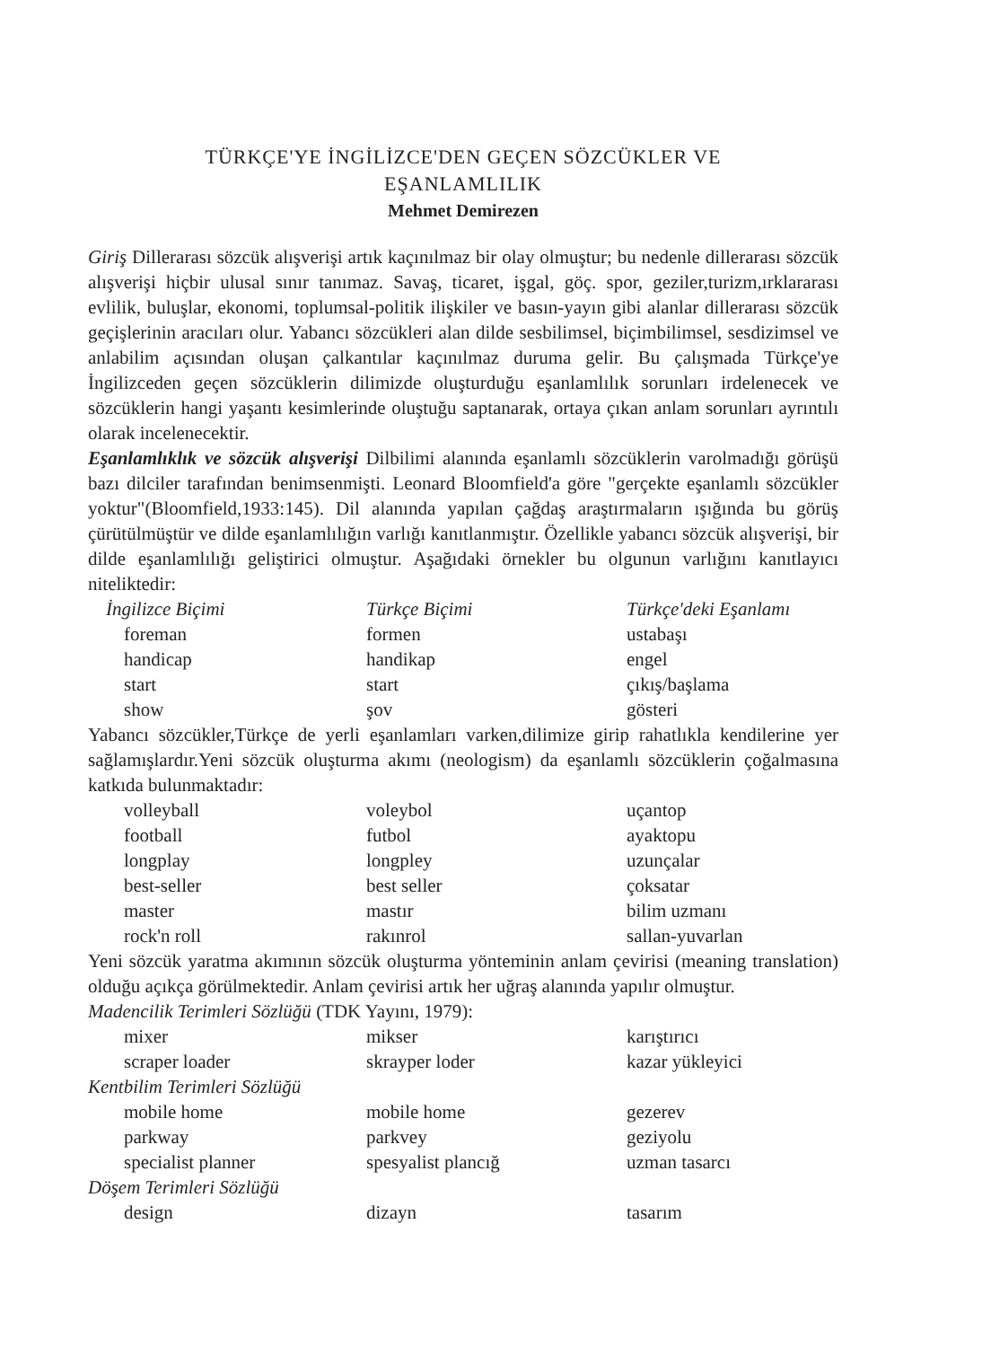TÜRKÇE'YE İNGİLİZCE'DEN GEÇEN SÖZCÜKLER VE
EŞANLAMLILIK
Mehmet Demirezen
Giriş Dillerarası sözcük alışverişi artık kaçınılmaz bir olay olmuştur; bu nedenle dillerarası sözcük alışverişi hiçbir ulusal sınır tanımaz. Savaş, ticaret, işgal, göç. spor, geziler,turizm,ırklararası evlilik, buluşlar, ekonomi, toplumsal-politik ilişkiler ve basın-yayın gibi alanlar dillerarası sözcük geçişlerinin aracıları olur. Yabancı sözcükleri alan dilde sesbilimsel, biçimbilimsel, sesdizimsel ve anlabilim açısından oluşan çalkantılar kaçınılmaz duruma gelir. Bu çalışmada Türkçe'ye İngilizceden geçen sözcüklerin dilimizde oluşturduğu eşanlamlılık sorunları irdelenecek ve sözcüklerin hangi yaşantı kesimlerinde oluştuğu saptanarak, ortaya çıkan anlam sorunları ayrıntılı olarak incelenecektir.
Eşanlamlıklık ve sözcük alışverişi Dilbilimi alanında eşanlamlı sözcüklerin varolmadığı görüşü bazı dilciler tarafından benimsenmişti. Leonard Bloomfield'a göre "gerçekte eşanlamlı sözcükler yoktur"(Bloomfield,1933:145). Dil alanında yapılan çağdaş araştırmaların ışığında bu görüş çürütülmüştür ve dilde eşanlamlılığın varlığı kanıtlanmıştır. Özellikle yabancı sözcük alışverişi, bir dilde eşanlamlılığı geliştirici olmuştur. Aşağıdaki örnekler bu olgunun varlığını kanıtlayıcı niteliktedir:
| İngilizce Biçimi | Türkçe Biçimi | Türkçe'deki Eşanlamı |
| --- | --- | --- |
| foreman | formen | ustabaşı |
| handicap | handikap | engel |
| start | start | çıkış/başlama |
| show | şov | gösteri |
Yabancı sözcükler,Türkçe de yerli eşanlamları varken,dilimize girip rahatlıkla kendilerine yer sağlamışlardır.Yeni sözcük oluşturma akımı (neologism) da eşanlamlı sözcüklerin çoğalmasına katkıda bulunmaktadır:
| volleyball | voleybol | uçantop |
| football | futbol | ayaktopu |
| longplay | longpley | uzunçalar |
| best-seller | best seller | çoksatar |
| master | mastır | bilim uzmanı |
| rock'n roll | rakınrol | sallan-yuvarlan |
Yeni sözcük yaratma akımının sözcük oluşturma yönteminin anlam çevirisi (meaning translation) olduğu açıkça görülmektedir. Anlam çevirisi artık her uğraş alanında yapılır olmuştur.
Madencilik Terimleri Sözlüğü (TDK Yayını, 1979):
| mixer | mikser | karıştırıcı |
| scraper loader | skrayper loder | kazar yükleyici |
Kentbilim Terimleri Sözlüğü
| mobile home | mobile home | gezerev |
| parkway | parkvey | geziyolu |
| specialist planner | spesyalist plancığ | uzman tasarcı |
Döşem Terimleri Sözlüğü
| design | dizayn | tasarım |